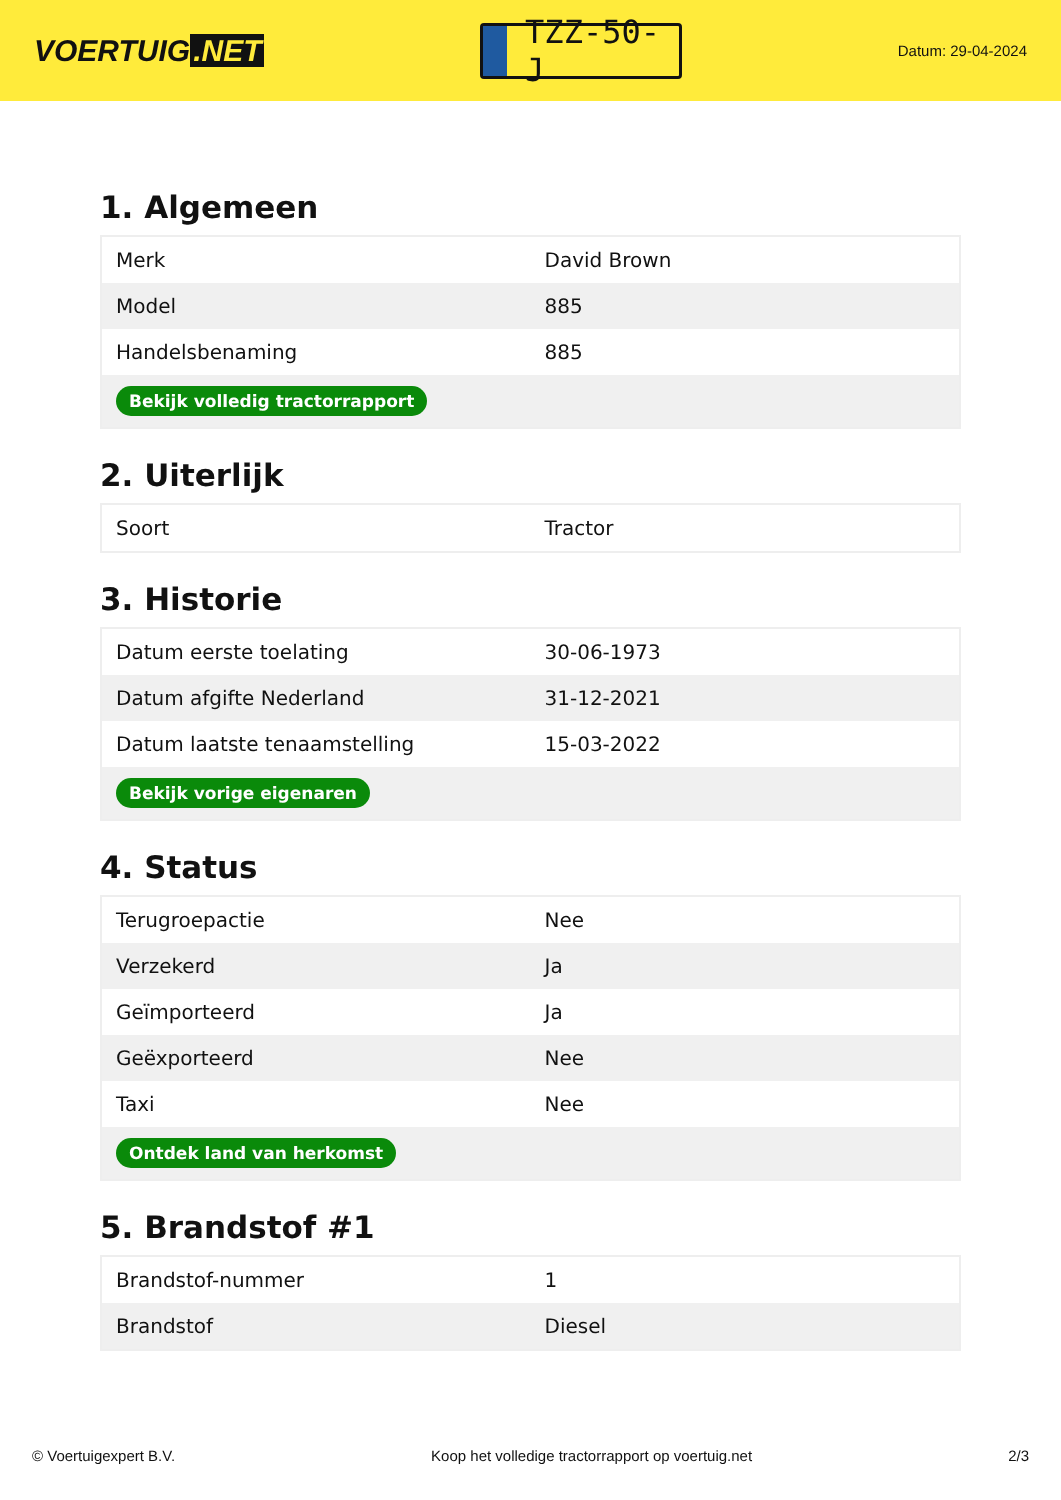VOERTUIG.NET
TZZ-50-J
Datum: 29-04-2024
1. Algemeen
| Merk | David Brown |
| Model | 885 |
| Handelsbenaming | 885 |
| Bekijk volledig tractorrapport | |
2. Uiterlijk
| Soort | Tractor |
3. Historie
| Datum eerste toelating | 30-06-1973 |
| Datum afgifte Nederland | 31-12-2021 |
| Datum laatste tenaamstelling | 15-03-2022 |
| Bekijk vorige eigenaren | |
4. Status
| Terugroepactie | Nee |
| Verzekerd | Ja |
| Geïmporteerd | Ja |
| Geëxporteerd | Nee |
| Taxi | Nee |
| Ontdek land van herkomst | |
5. Brandstof #1
| Brandstof-nummer | 1 |
| Brandstof | Diesel |
© Voertuigexpert B.V. Koop het volledige tractorrapport op voertuig.net 2/3